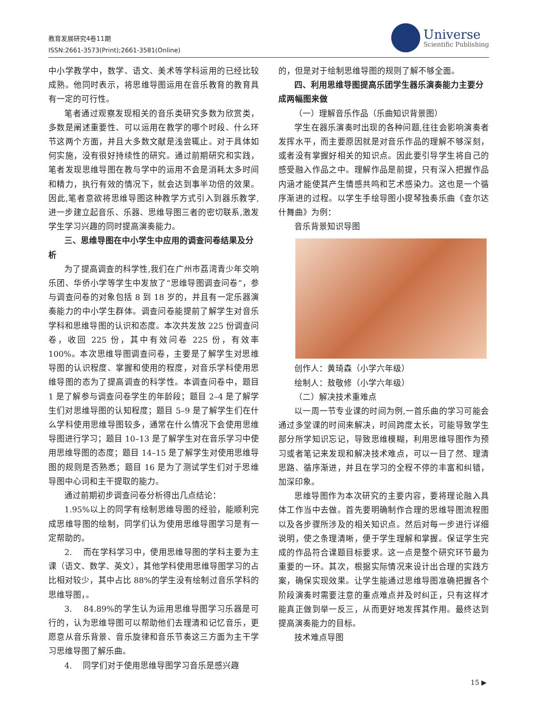教育发展研究4卷11期
ISSN:2661-3573(Print);2661-3581(Online)
Universe
Scientific Publishing
中小学教学中，数学、语文、美术等学科运用的已经比较成熟。他同时表示，将思维导图运用在音乐教育的教育具有一定的可行性。
笔者通过观察发现相关的音乐类研究多数为欣赏类，多数是阐述重要性、可以运用在教学的哪个时段、什么环节这两个方面，并且大多数文献是浅尝辄止。对于具体如何实施，没有很好持续性的研究。通过前期研究和实践，笔者发现思维导图在教与学中的运用不会是消耗太多时间和精力，执行有效的情况下，就会达到事半功倍的效果。因此,笔者意欲将思维导图这种教学方式引入到器乐教学,进一步建立起音乐、乐器、思维导图三者的密切联系,激发学生学习兴趣的同时提高演奏能力。
三、思维导图在中小学生中应用的调查问卷结果及分析
为了提高调查的科学性,我们在广州市荔湾青少年交响乐团、华侨小学等学生中发放了“思维导图调查问卷”，参与调查问卷的对象包括 8 到 18 岁的，并且有一定乐器演奏能力的中小学生群体。调查问卷能提前了解学生对音乐学科和思维导图的认识和态度。本次共发放 225 份调查问卷，收回 225 份，其中有效问卷 225 份，有效率 100%。本次思维导图调查问卷，主要是了解学生对思维导图的认识程度、掌握和使用的程度，对音乐学科使用思维导图的态为了提高调查的科学性。本调查问卷中，题目 1 是了解参与调查问卷学生的年龄段；题目 2–4 是了解学生们对思维导图的认知程度；题目 5–9 是了解学生们在什么学科使用思维导图较多，通常在什么情况下会使用思维导图进行学习；题目 10–13 是了解学生对在音乐学习中使用思维导图的态度；题目 14–15 是了解学生对使用思维导图的规则是否熟悉；题目 16 是为了测试学生们对于思维导图中心词和主干提取的能力。
通过前期初步调查问卷分析得出几点结论：
1.95%以上的同学有绘制思维导图的经验，能顺利完成思维导图的绘制，同学们认为使用思维导图学习是有一定帮助的。
2.　 而在学科学习中，使用思维导图的学科主要为主课（语文、数学、英文），其他学科使用思维导图学习的占比相对较少，其中占比 88%的学生没有绘制过音乐学科的思维导图，。
3.　 84.89%的学生认为运用思维导图学习乐器是可行的，认为思维导图可以帮助他们去理清和记忆音乐，更愿意从音乐背景、音乐旋律和音乐节奏这三方面为主干学习思维导图了解乐曲。
4.　 同学们对于使用思维导图学习音乐是感兴趣
的，但是对于绘制思维导图的规则了解不够全面。
四、利用思维导图提高乐团学生器乐演奏能力主要分成两幅图来做
（一）理解音乐作品（乐曲知识背景图）
学生在器乐演奏时出现的各种问题,往往会影响演奏者发挥水平，而主要原因就是对音乐作品的理解不够深刻，或者没有掌握好相关的知识点。因此要引导学生将自己的感受融入作品之中。理解作品是前提，只有深入把握作品内涵才能使其产生情感共鸣和艺术感染力。这也是一个循序渐进的过程。以学生手绘导图小提琴独奏乐曲《查尔达什舞曲》为例：
音乐背景知识导图
创作人：黄琦森（小学六年级）
绘制人：敖敬修（小学六年级）
（二）解决技术重难点
以一周一节专业课的时间为例,一首乐曲的学习可能会通过多堂课的时间来解决，时间跨度太长，可能导致学生部分所学知识忘记，导致思维模糊，利用思维导图作为预习或者笔记来发现和解决技术难点，可以一目了然、理清思路、循序渐进，并且在学习的全程不停的丰富和纠错，加深印象。
思维导图作为本次研究的主要内容，要将理论融入具体工作当中去做。首先要明确制作合理的思维导图流程图以及各步骤所涉及的相关知识点。然后对每一步进行详细说明，使之条理清晰，便于学生理解和掌握。保证学生完成的作品符合课题目标要求。这一点是整个研究环节最为重要的一环。其次，根据实际情况来设计出合理的实践方案，确保实现效果。让学生能通过思维导图准确把握各个阶段演奏时需要注意的重点难点并及时纠正，只有这样才能真正做到举一反三，从而更好地发挥其作用。最终达到提高演奏能力的目标。
技术难点导图
15 ▶